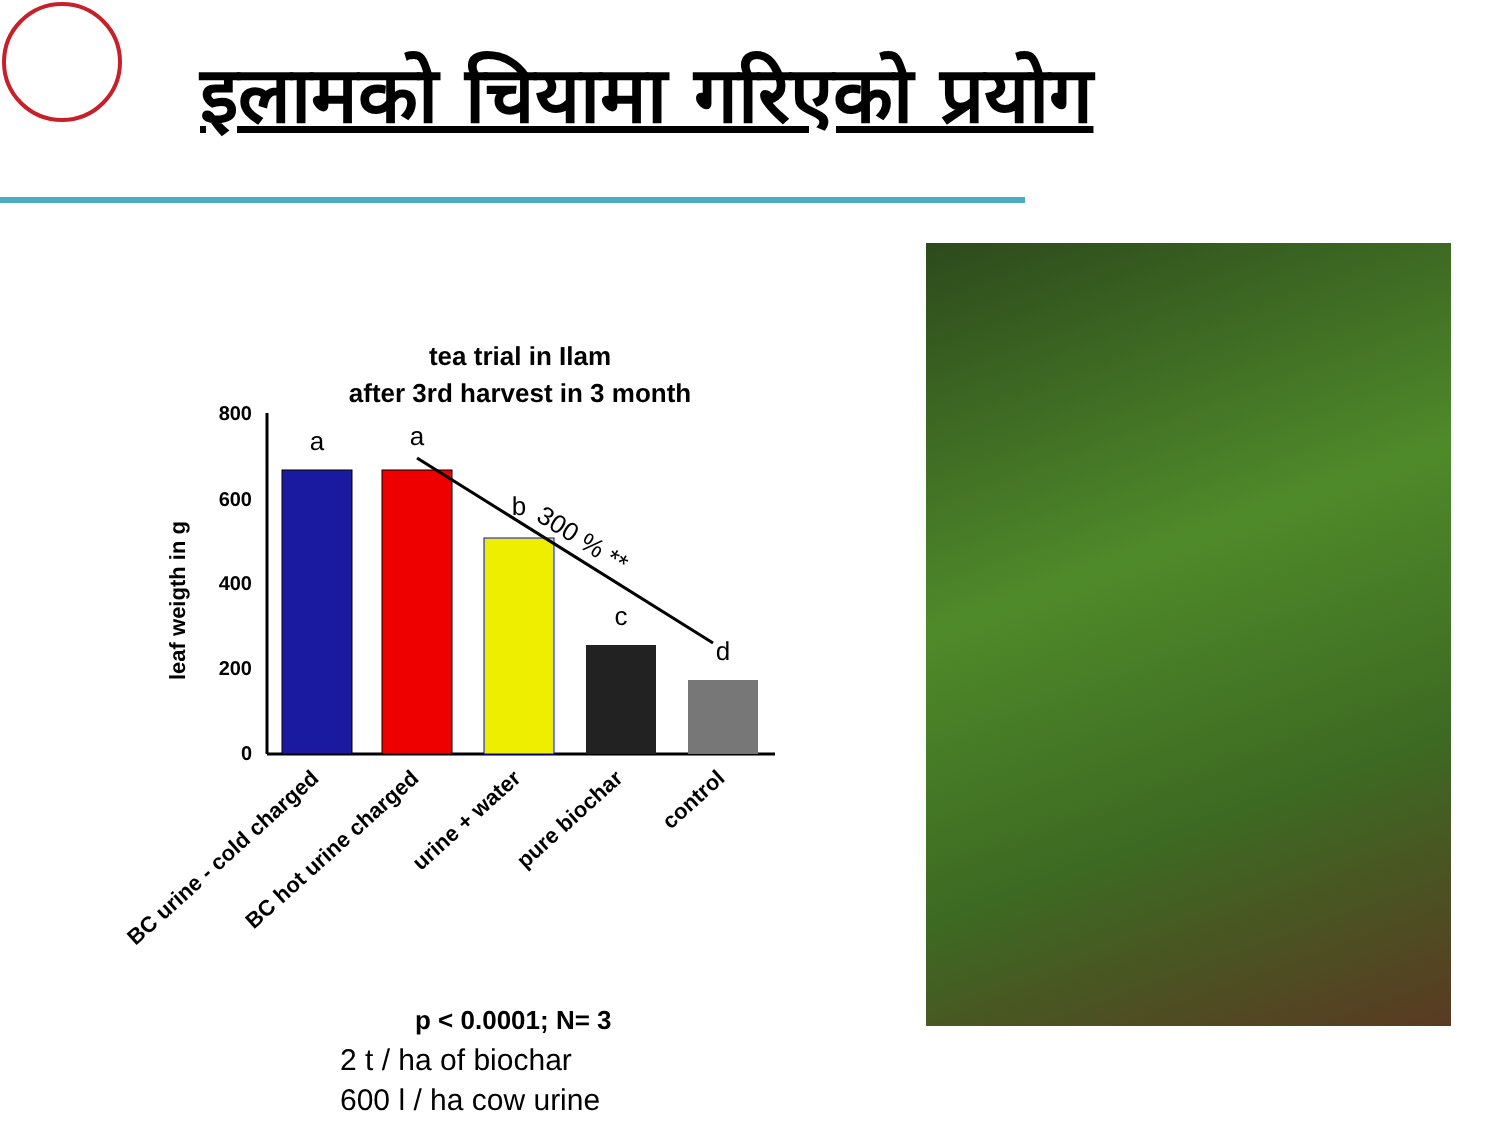इलामको चियामा गरिएको प्रयोग
tea trial in Ilam
after 3rd harvest in 3 month
leaf weigth in g
800
600
400
200
0
a
a
b
c
d
300 % **
BC urine - cold charged
BC hot urine charged
urine + water
pure biochar
control
p < 0.0001; N= 3
2 t / ha of biochar
600 l / ha cow urine